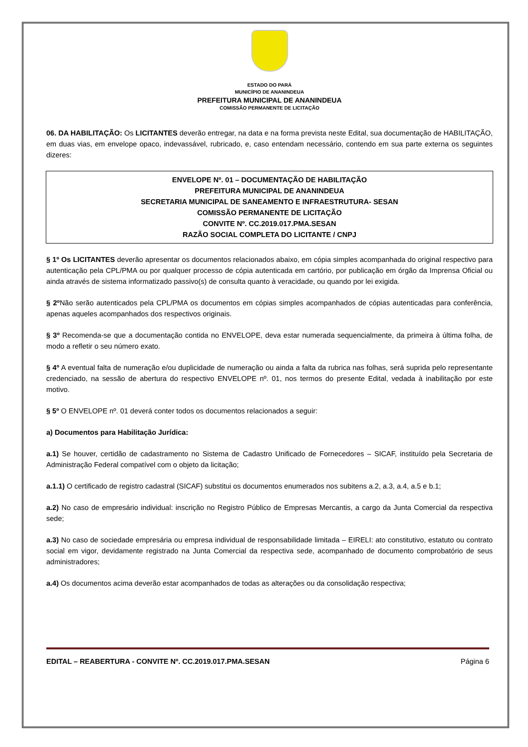ESTADO DO PARÁ
MUNICÍPIO DE ANANINDEUA
PREFEITURA MUNICIPAL DE ANANINDEUA
COMISSÃO PERMANENTE DE LICITAÇÃO
06. DA HABILITAÇÃO: Os LICITANTES deverão entregar, na data e na forma prevista neste Edital, sua documentação de HABILITAÇÃO, em duas vias, em envelope opaco, indevassável, rubricado, e, caso entendam necessário, contendo em sua parte externa os seguintes dizeres:
ENVELOPE Nº. 01 – DOCUMENTAÇÃO DE HABILITAÇÃO
PREFEITURA MUNICIPAL DE ANANINDEUA
SECRETARIA MUNICIPAL DE SANEAMENTO E INFRAESTRUTURA- SESAN
COMISSÃO PERMANENTE DE LICITAÇÃO
CONVITE Nº. CC.2019.017.PMA.SESAN
RAZÃO SOCIAL COMPLETA DO LICITANTE / CNPJ
§ 1º Os LICITANTES deverão apresentar os documentos relacionados abaixo, em cópia simples acompanhada do original respectivo para autenticação pela CPL/PMA ou por qualquer processo de cópia autenticada em cartório, por publicação em órgão da Imprensa Oficial ou ainda através de sistema informatizado passivo(s) de consulta quanto à veracidade, ou quando por lei exigida.
§ 2º Não serão autenticados pela CPL/PMA os documentos em cópias simples acompanhados de cópias autenticadas para conferência, apenas aqueles acompanhados dos respectivos originais.
§ 3º Recomenda-se que a documentação contida no ENVELOPE, deva estar numerada sequencialmente, da primeira à última folha, de modo a refletir o seu número exato.
§ 4º A eventual falta de numeração e/ou duplicidade de numeração ou ainda a falta da rubrica nas folhas, será suprida pelo representante credenciado, na sessão de abertura do respectivo ENVELOPE nº. 01, nos termos do presente Edital, vedada à inabilitação por este motivo.
§ 5º O ENVELOPE nº. 01 deverá conter todos os documentos relacionados a seguir:
a) Documentos para Habilitação Jurídica:
a.1) Se houver, certidão de cadastramento no Sistema de Cadastro Unificado de Fornecedores – SICAF, instituído pela Secretaria de Administração Federal compatível com o objeto da licitação;
a.1.1) O certificado de registro cadastral (SICAF) substitui os documentos enumerados nos subitens a.2, a.3, a.4, a.5 e b.1;
a.2) No caso de empresário individual: inscrição no Registro Público de Empresas Mercantis, a cargo da Junta Comercial da respectiva sede;
a.3) No caso de sociedade empresária ou empresa individual de responsabilidade limitada – EIRELI: ato constitutivo, estatuto ou contrato social em vigor, devidamente registrado na Junta Comercial da respectiva sede, acompanhado de documento comprobatório de seus administradores;
a.4) Os documentos acima deverão estar acompanhados de todas as alterações ou da consolidação respectiva;
EDITAL – REABERTURA - CONVITE Nº. CC.2019.017.PMA.SESAN Página 6